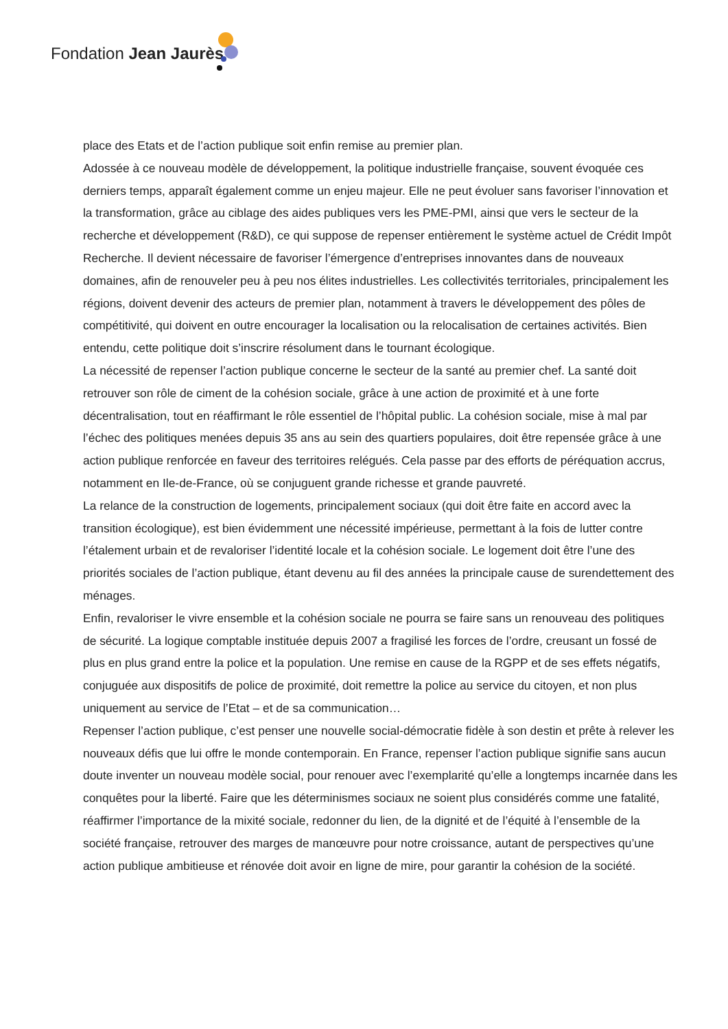Fondation Jean Jaurès
place des Etats et de l’action publique soit enfin remise au premier plan.
Adossée à ce nouveau modèle de développement, la politique industrielle française, souvent évoquée ces derniers temps, apparaît également comme un enjeu majeur. Elle ne peut évoluer sans favoriser l’innovation et la transformation, grâce au ciblage des aides publiques vers les PME-PMI, ainsi que vers le secteur de la recherche et développement (R&D), ce qui suppose de repenser entièrement le système actuel de Crédit Impôt Recherche. Il devient nécessaire de favoriser l’émergence d’entreprises innovantes dans de nouveaux domaines, afin de renouveler peu à peu nos élites industrielles. Les collectivités territoriales, principalement les régions, doivent devenir des acteurs de premier plan, notamment à travers le développement des pôles de compétitivité, qui doivent en outre encourager la localisation ou la relocalisation de certaines activités. Bien entendu, cette politique doit s’inscrire résolument dans le tournant écologique.
La nécessité de repenser l’action publique concerne le secteur de la santé au premier chef. La santé doit retrouver son rôle de ciment de la cohésion sociale, grâce à une action de proximité et à une forte décentralisation, tout en réaffirmant le rôle essentiel de l’hôpital public. La cohésion sociale, mise à mal par l’échec des politiques menées depuis 35 ans au sein des quartiers populaires, doit être repensée grâce à une action publique renforcée en faveur des territoires relégués. Cela passe par des efforts de péréquation accrus, notamment en Ile-de-France, où se conjuguent grande richesse et grande pauvreté.
La relance de la construction de logements, principalement sociaux (qui doit être faite en accord avec la transition écologique), est bien évidemment une nécessité impérieuse, permettant à la fois de lutter contre l’étalement urbain et de revaloriser l’identité locale et la cohésion sociale. Le logement doit être l’une des priorités sociales de l’action publique, étant devenu au fil des années la principale cause de surendettement des ménages.
Enfin, revaloriser le vivre ensemble et la cohésion sociale ne pourra se faire sans un renouveau des politiques de sécurité. La logique comptable instituée depuis 2007 a fragilisé les forces de l’ordre, creusant un fossé de plus en plus grand entre la police et la population. Une remise en cause de la RGPP et de ses effets négatifs, conjuguée aux dispositifs de police de proximité, doit remettre la police au service du citoyen, et non plus uniquement au service de l’Etat – et de sa communication…
Repenser l’action publique, c’est penser une nouvelle social-démocratie fidèle à son destin et prête à relever les nouveaux défis que lui offre le monde contemporain. En France, repenser l’action publique signifie sans aucun doute inventer un nouveau modèle social, pour renouer avec l’exemplarité qu’elle a longtemps incarnée dans les conquêtes pour la liberté. Faire que les déterminismes sociaux ne soient plus considérés comme une fatalité, réaffirmer l’importance de la mixité sociale, redonner du lien, de la dignité et de l’équité à l’ensemble de la société française, retrouver des marges de manœuvre pour notre croissance, autant de perspectives qu’une action publique ambitieuse et rénovée doit avoir en ligne de mire, pour garantir la cohésion de la société.